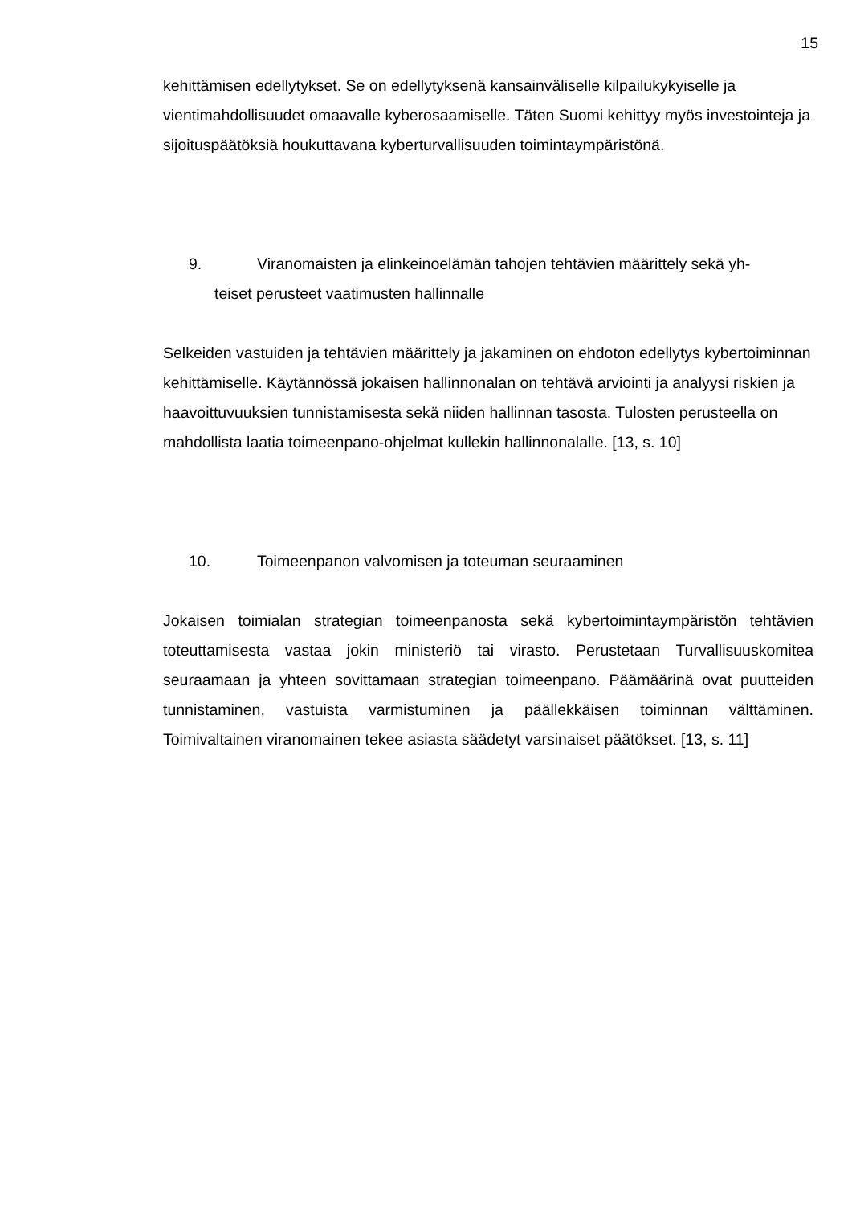15
kehittämisen edellytykset. Se on edellytyksenä kansainväliselle kilpailukykyiselle ja vientimahdollisuudet omaavalle kyberosaamiselle. Täten Suomi kehittyy myös investointeja ja sijoituspäätöksiä houkuttavana kyberturvallisuuden toimintaympäristönä.
9. Viranomaisten ja elinkeinoelämän tahojen tehtävien määrittely sekä yh-
teiset perusteet vaatimusten hallinnalle
Selkeiden vastuiden ja tehtävien määrittely ja jakaminen on ehdoton edellytys kybertoiminnan kehittämiselle. Käytännössä jokaisen hallinnonalan on tehtävä arviointi ja analyysi riskien ja haavoittuvuuksien tunnistamisesta sekä niiden hallinnan tasosta. Tulosten perusteella on mahdollista laatia toimeenpano-ohjelmat kullekin hallinnonalalle. [13, s. 10]
10. Toimeenpanon valvomisen ja toteuman seuraaminen
Jokaisen toimialan strategian toimeenpanosta sekä kybertoimintaympäristön tehtävien toteuttamisesta vastaa jokin ministeriö tai virasto. Perustetaan Turvallisuuskomitea seuraamaan ja yhteen sovittamaan strategian toimeenpano. Päämäärinä ovat puutteiden tunnistaminen, vastuista varmistuminen ja päällekkäisen toiminnan välttäminen. Toimivaltainen viranomainen tekee asiasta säädetyt varsinaiset päätökset. [13, s. 11]